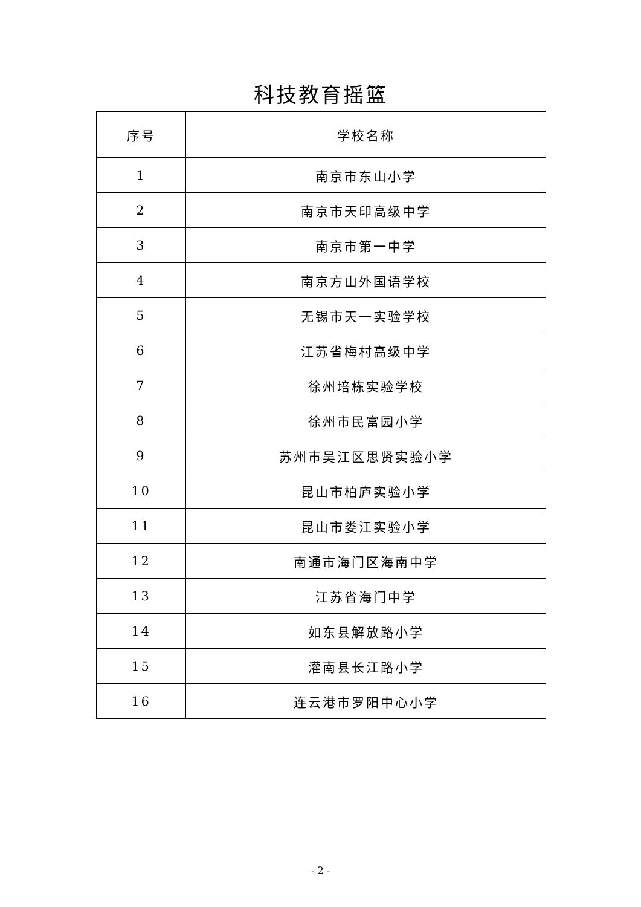科技教育摇篮
| 序号 | 学校名称 |
| --- | --- |
| 1 | 南京市东山小学 |
| 2 | 南京市天印高级中学 |
| 3 | 南京市第一中学 |
| 4 | 南京方山外国语学校 |
| 5 | 无锡市天一实验学校 |
| 6 | 江苏省梅村高级中学 |
| 7 | 徐州培栋实验学校 |
| 8 | 徐州市民富园小学 |
| 9 | 苏州市吴江区思贤实验小学 |
| 10 | 昆山市柏庐实验小学 |
| 11 | 昆山市娄江实验小学 |
| 12 | 南通市海门区海南中学 |
| 13 | 江苏省海门中学 |
| 14 | 如东县解放路小学 |
| 15 | 灌南县长江路小学 |
| 16 | 连云港市罗阳中心小学 |
- 2 -